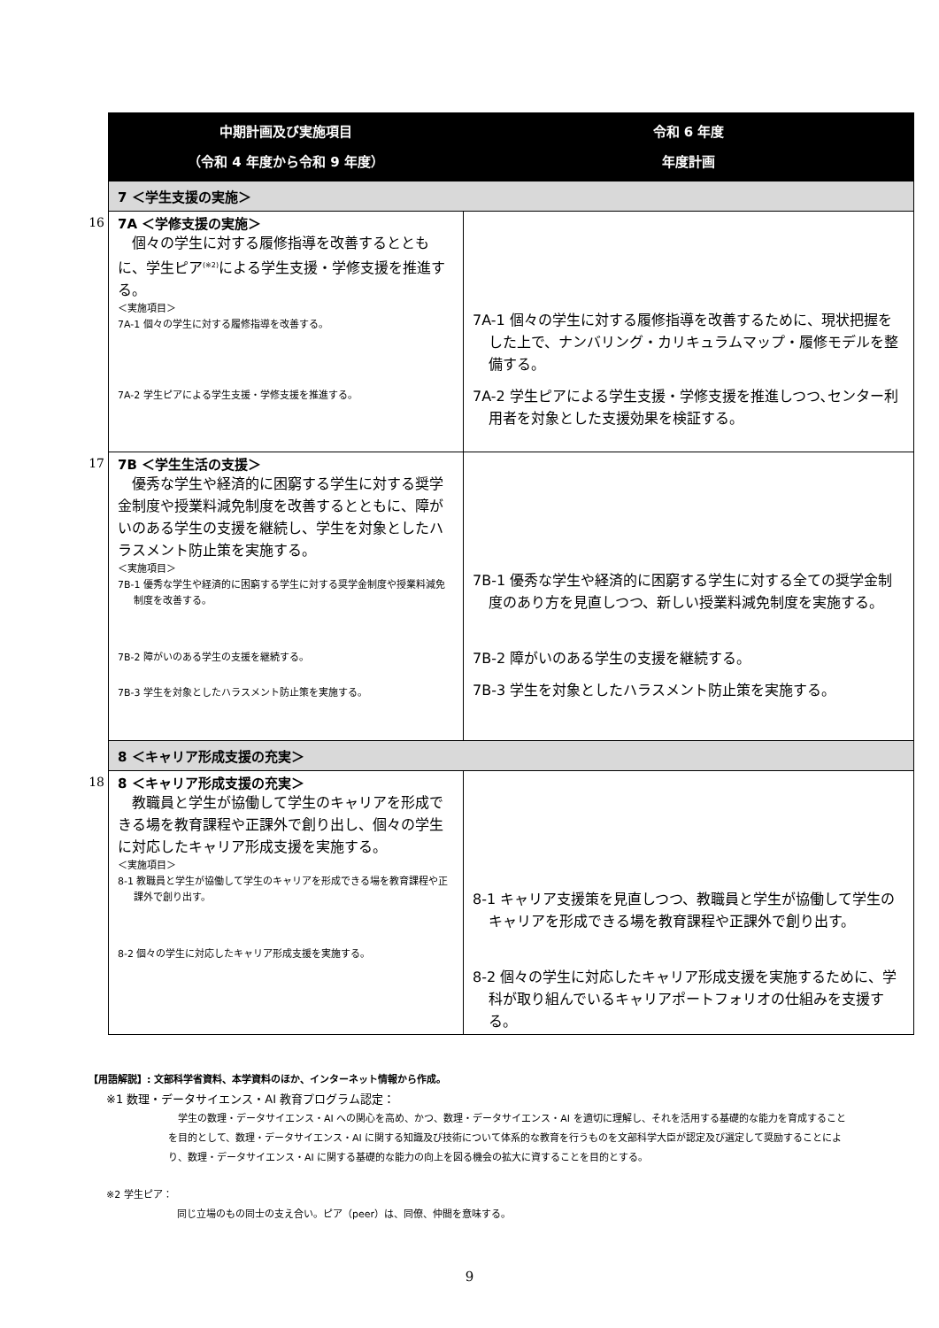| | 中期計画及び実施項目 （令和 4 年度から令和 9 年度） | 令和 6 年度 年度計画 |
| | 7 ＜学生支援の実施＞ | |
| 16 | 7A ＜学修支援の実施＞ 個々の学生に対する履修指導を改善するとともに、学生ピア<sup>(※2)</sup>による学生支援・学修支援を推進する。 ＜実施項目＞ 7A-1 個々の学生に対する履修指導を改善する。 7A-2 学生ピアによる学生支援・学修支援を推進する。 | 7A-1 個々の学生に対する履修指導を改善するために、現状把握をした上で、ナンバリング・カリキュラムマップ・履修モデルを整備する。 7A-2 学生ピアによる学生支援・学修支援を推進しつつ､センター利用者を対象とした支援効果を検証する。 |
| 17 | 7B ＜学生生活の支援＞ 優秀な学生や経済的に困窮する学生に対する奨学金制度や授業料減免制度を改善するとともに、障がいのある学生の支援を継続し、学生を対象としたハラスメント防止策を実施する。 ＜実施項目＞ 7B-1 優秀な学生や経済的に困窮する学生に対する奨学金制度や授業料減免制度を改善する。 7B-2 障がいのある学生の支援を継続する。 7B-3 学生を対象としたハラスメント防止策を実施する。 | 7B-1 優秀な学生や経済的に困窮する学生に対する全ての奨学金制度のあり方を見直しつつ、新しい授業料減免制度を実施する。 7B-2 障がいのある学生の支援を継続する。 7B-3 学生を対象としたハラスメント防止策を実施する。 |
| | 8 ＜キャリア形成支援の充実＞ | |
| 18 | 8 ＜キャリア形成支援の充実＞ 教職員と学生が協働して学生のキャリアを形成できる場を教育課程や正課外で創り出し、個々の学生に対応したキャリア形成支援を実施する。 ＜実施項目＞ 8-1 教職員と学生が協働して学生のキャリアを形成できる場を教育課程や正課外で創り出す。 8-2 個々の学生に対応したキャリア形成支援を実施する。 | 8-1 キャリア支援策を見直しつつ、教職員と学生が協働して学生のキャリアを形成できる場を教育課程や正課外で創り出す。 8-2 個々の学生に対応したキャリア形成支援を実施するために、学科が取り組んでいるキャリアポートフォリオの仕組みを支援する。 |
【用語解説】: 文部科学省資料、本学資料のほか、インターネット情報から作成。
※1 数理・データサイエンス・AI 教育プログラム認定：
　学生の数理・データサイエンス・AI への関心を高め、かつ、数理・データサイエンス・AI を適切に理解し、それを活用する基礎的な能力を育成することを目的として、数理・データサイエンス・AI に関する知識及び技術について体系的な教育を行うものを文部科学大臣が認定及び選定して奨励することにより、数理・データサイエンス・AI に関する基礎的な能力の向上を図る機会の拡大に資することを目的とする。
※2 学生ピア：
同じ立場のもの同士の支え合い。ピア（peer）は、同僚、仲間を意味する。
9